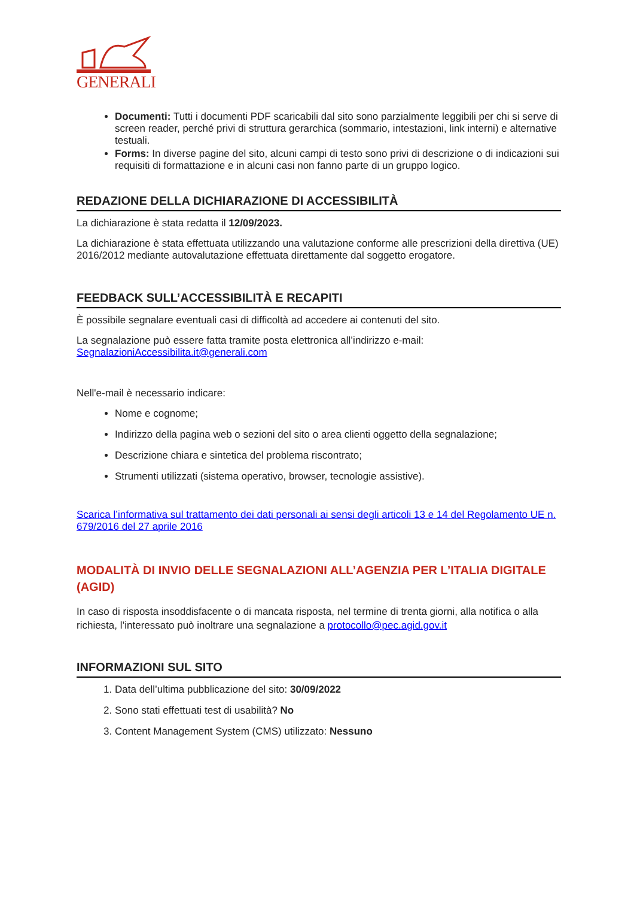GENERALI
Documenti: Tutti i documenti PDF scaricabili dal sito sono parzialmente leggibili per chi si serve di screen reader, perché privi di struttura gerarchica (sommario, intestazioni, link interni) e alternative testuali.
Forms: In diverse pagine del sito, alcuni campi di testo sono privi di descrizione o di indicazioni sui requisiti di formattazione e in alcuni casi non fanno parte di un gruppo logico.
REDAZIONE DELLA DICHIARAZIONE DI ACCESSIBILITÀ
La dichiarazione è stata redatta il 12/09/2023.
La dichiarazione è stata effettuata utilizzando una valutazione conforme alle prescrizioni della direttiva (UE) 2016/2012 mediante autovalutazione effettuata direttamente dal soggetto erogatore.
FEEDBACK SULL’ACCESSIBILITÀ E RECAPITI
È possibile segnalare eventuali casi di difficoltà ad accedere ai contenuti del sito.
La segnalazione può essere fatta tramite posta elettronica all’indirizzo e-mail: SegnalazioniAccessibilita.it@generali.com
Nell'e-mail è necessario indicare:
Nome e cognome;
Indirizzo della pagina web o sezioni del sito o area clienti oggetto della segnalazione;
Descrizione chiara e sintetica del problema riscontrato;
Strumenti utilizzati (sistema operativo, browser, tecnologie assistive).
Scarica l’informativa sul trattamento dei dati personali ai sensi degli articoli 13 e 14 del Regolamento UE n. 679/2016 del 27 aprile 2016
MODALITÀ DI INVIO DELLE SEGNALAZIONI ALL’AGENZIA PER L’ITALIA DIGITALE (AGID)
In caso di risposta insoddisfacente o di mancata risposta, nel termine di trenta giorni, alla notifica o alla richiesta, l’interessato può inoltrare una segnalazione a protocollo@pec.agid.gov.it
INFORMAZIONI SUL SITO
1. Data dell’ultima pubblicazione del sito: 30/09/2022
2. Sono stati effettuati test di usabilità? No
3. Content Management System (CMS) utilizzato: Nessuno